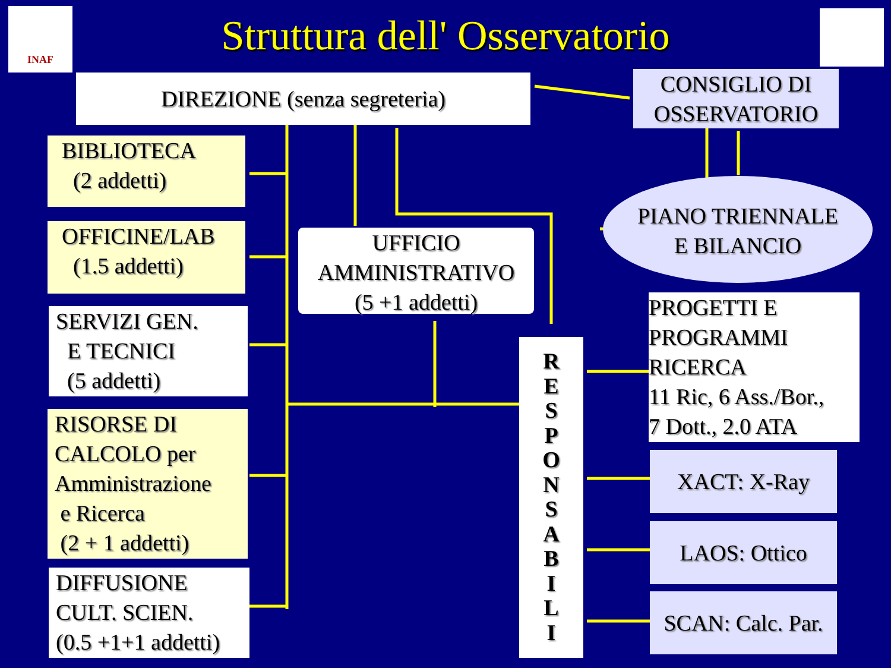INAF
Struttura dell' Osservatorio
DIREZIONE (senza segreteria)
CONSIGLIO DI OSSERVATORIO
BIBLIOTECA
(2 addetti)
PIANO TRIENNALE
E BILANCIO
OFFICINE/LAB
(1.5 addetti)
UFFICIO
AMMINISTRATIVO
(5 +1 addetti)
PROGETTI E
PROGRAMMI
RICERCA
11 Ric, 6 Ass./Bor.,
7 Dott., 2.0 ATA
SERVIZI GEN.
E TECNICI
(5 addetti)
R
E
S
P
O
N
S
A
B
I
L
I
RISORSE DI
CALCOLO per
Amministrazione
e Ricerca
(2 + 1 addetti)
XACT: X-Ray
LAOS: Ottico
DIFFUSIONE
CULT. SCIEN.
(0.5 +1+1 addetti)
SCAN: Calc. Par.